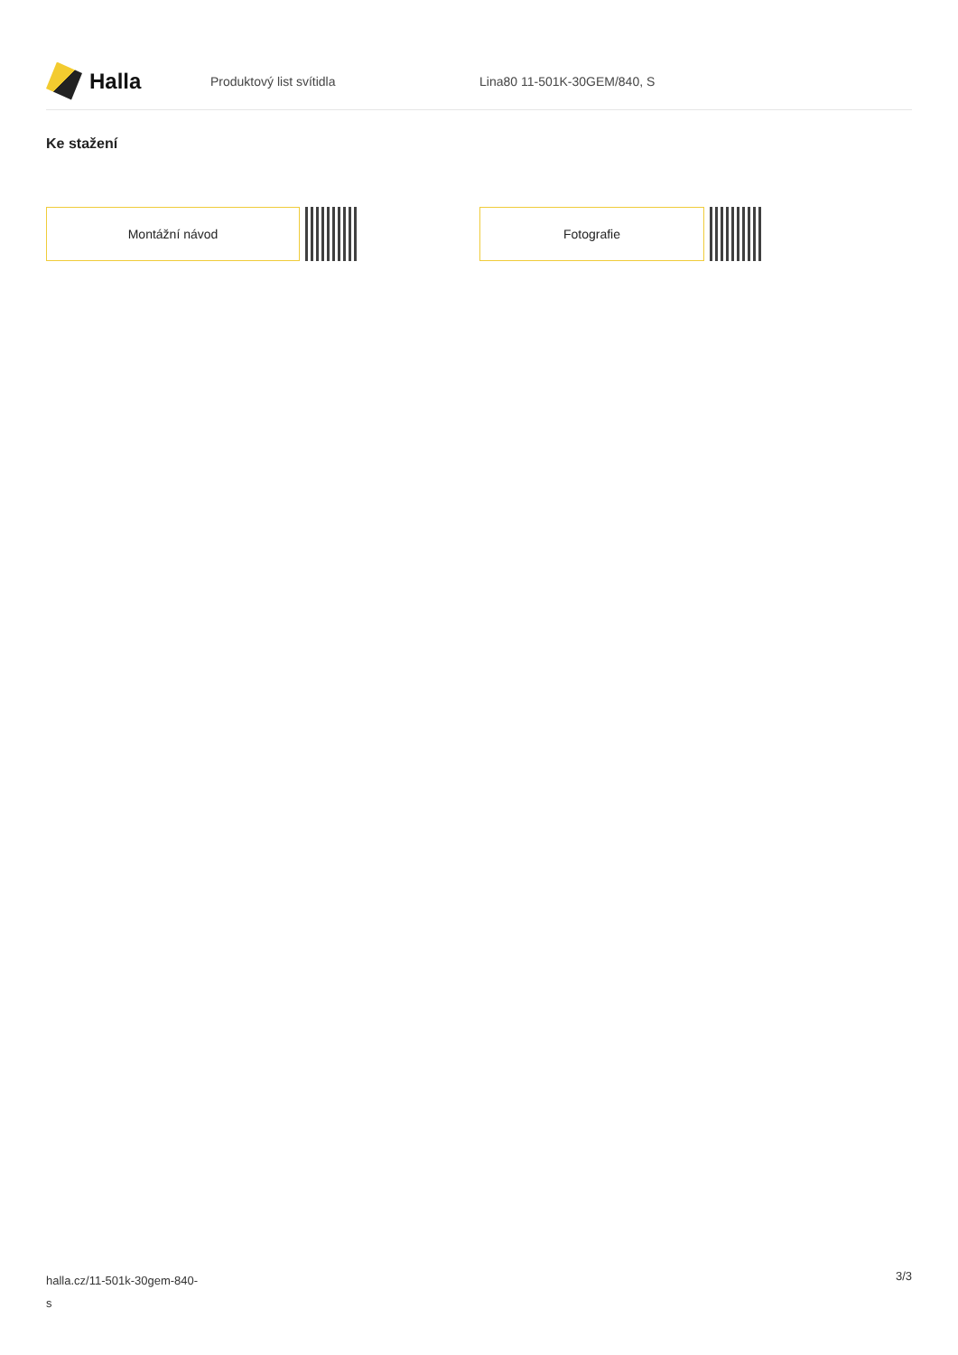Halla
Produktový list svítidla Lina80 11-501K-30GEM/840, S
Ke stažení
Montážní návod Fotografie
halla.cz/11-501k-30gem-840-
s
3/3